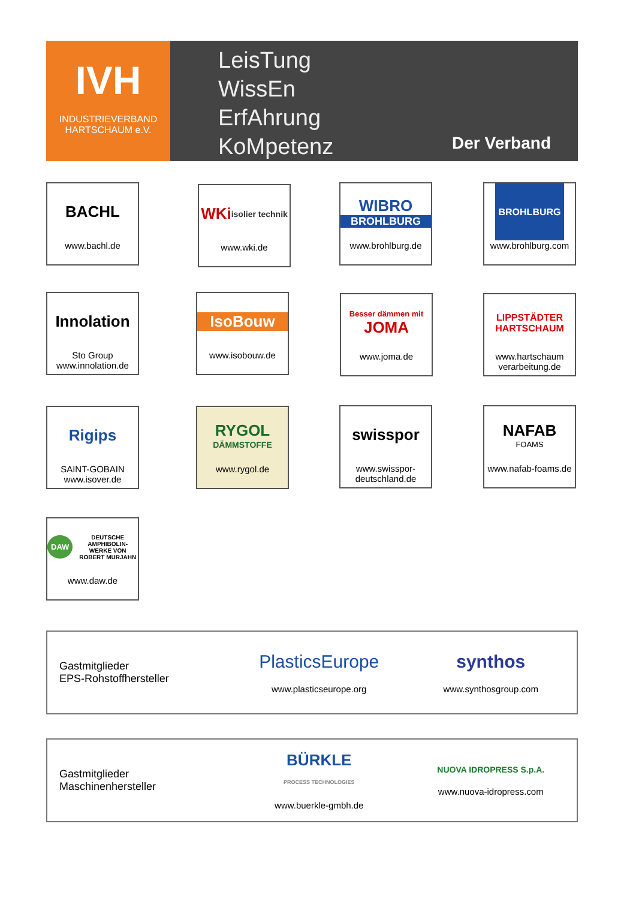IVH
INDUSTRIEVERBAND
HARTSCHAUM e.V.
LeisTung
WissEn
ErfAhrung
KoMpetenz
Der Verband
BACHL
www.bachl.de
WKi isolier technik
www.wki.de
WIBRO
BROHLBURG
www.brohlburg.de
BROHLBURG
www.brohlburg.com
Innolation
Sto Group
www.innolation.de
IsoBouw
www.isobouw.de
Besser dämmen mit
JOMA
www.joma.de
LIPPSTÄDTER
HARTSCHAUM
www.hartschaum verarbeitung.de
Rigips
SAINT-GOBAIN
www.isover.de
RYGOL
DÄMMSTOFFE
www.rygol.de
swisspor
www.swisspor-deutschland.de
NAFAB
FOAMS
www.nafab-foams.de
DAW DEUTSCHE AMPHIBOLIN-WERKE VON ROBERT MURJAHN
www.daw.de
Gastmitglieder
EPS-Rohstoffhersteller
PlasticsEurope
www.plasticseurope.org
synthos
www.synthosgroup.com
Gastmitglieder
Maschinenhersteller
BÜRKLE
PROCESS TECHNOLOGIES
www.buerkle-gmbh.de
NUOVA IDROPRESS S.p.A.
www.nuova-idropress.com